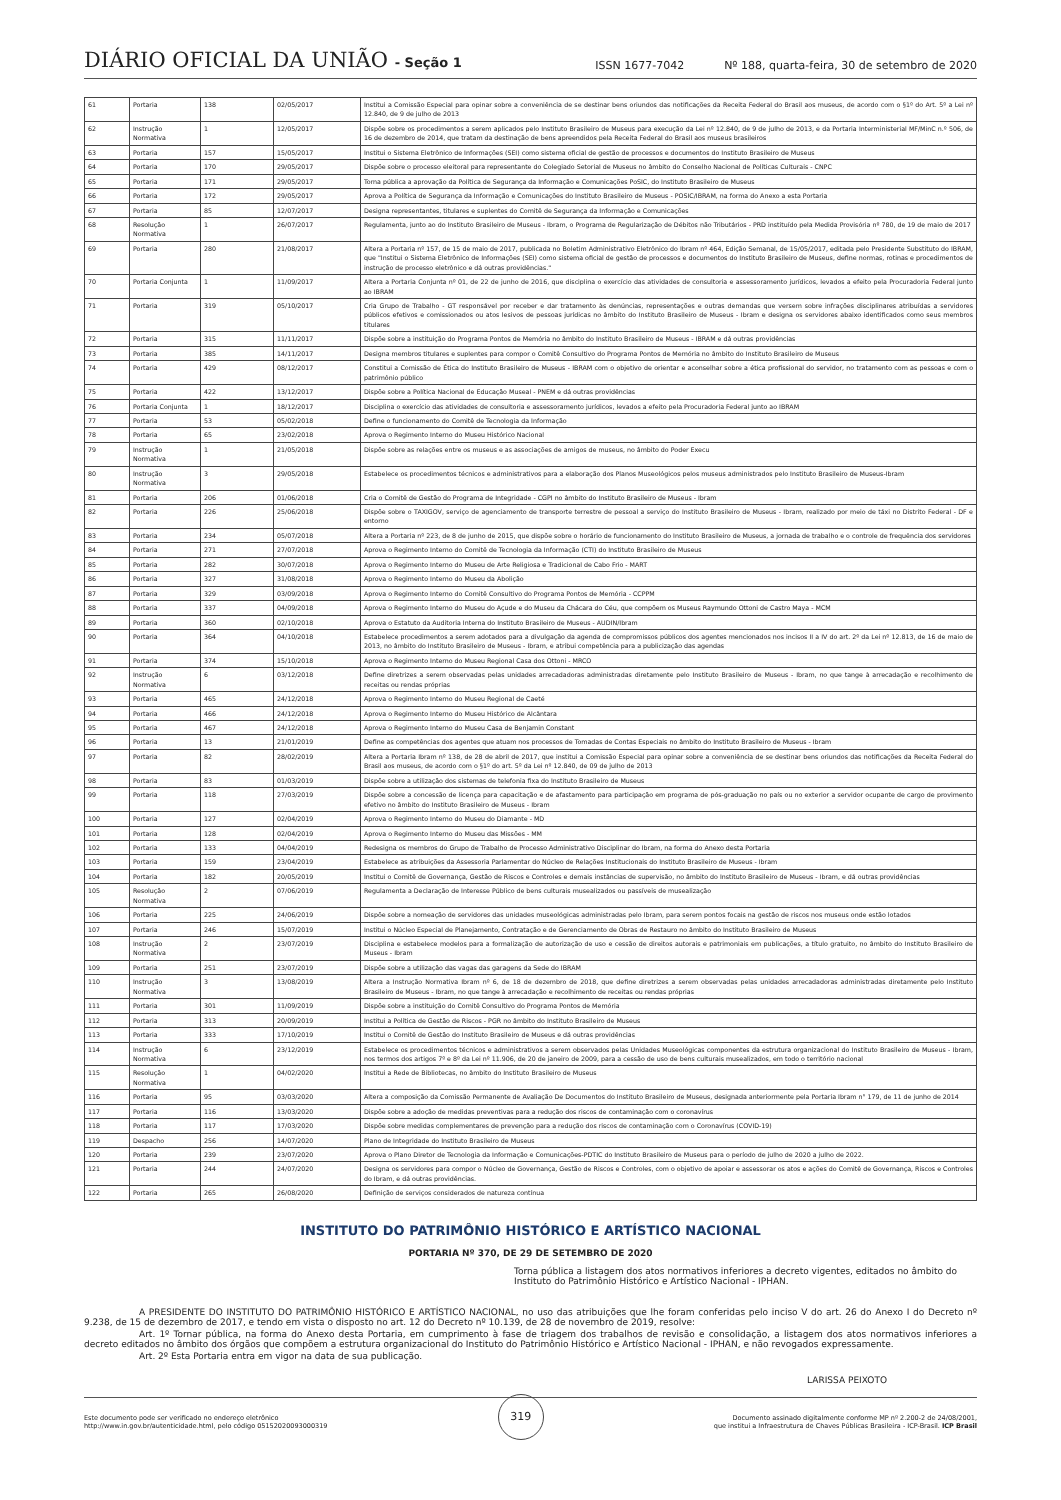DIÁRIO OFICIAL DA UNIÃO - Seção 1
ISSN 1677-7042 Nº 188, quarta-feira, 30 de setembro de 2020
| 61 | Portaria | 138 | 02/05/2017 | Institui a Comissão Especial para opinar sobre a conveniência de se destinar bens oriundos das notificações da Receita Federal do Brasil aos museus, de acordo com o §1º do Art. 5º a Lei nº 12.840, de 9 de julho de 2013 |
| 62 | Instrução Normativa | 1 | 12/05/2017 | Dispõe sobre os procedimentos a serem aplicados pelo Instituto Brasileiro de Museus para execução da Lei nº 12.840, de 9 de julho de 2013, e da Portaria Interministerial MF/MinC n.º 506, de 16 de dezembro de 2014, que tratam da destinação de bens apreendidos pela Receita Federal do Brasil aos museus brasileiros |
| 63 | Portaria | 157 | 15/05/2017 | Institui o Sistema Eletrônico de Informações (SEI) como sistema oficial de gestão de processos e documentos do Instituto Brasileiro de Museus |
| 64 | Portaria | 170 | 29/05/2017 | Dispõe sobre o processo eleitoral para representante do Colegiado Setorial de Museus no âmbito do Conselho Nacional de Políticas Culturais - CNPC |
| 65 | Portaria | 171 | 29/05/2017 | Torna pública a aprovação da Política de Segurança da Informação e Comunicações PoSIC, do Instituto Brasileiro de Museus |
| 66 | Portaria | 172 | 29/05/2017 | Aprova a Política de Segurança da Informação e Comunicações do Instituto Brasileiro de Museus - POSIC/IBRAM, na forma do Anexo a esta Portaria |
| 67 | Portaria | 85 | 12/07/2017 | Designa representantes, titulares e suplentes do Comitê de Segurança da Informação e Comunicações |
| 68 | Resolução Normativa | 1 | 26/07/2017 | Regulamenta, junto ao do Instituto Brasileiro de Museus - Ibram, o Programa de Regularização de Débitos não Tributários - PRD instituído pela Medida Provisória nº 780, de 19 de maio de 2017 |
| 69 | Portaria | 280 | 21/08/2017 | Altera a Portaria nº 157, de 15 de maio de 2017, publicada no Boletim Administrativo Eletrônico do Ibram nº 464, Edição Semanal, de 15/05/2017, editada pelo Presidente Substituto do IBRAM, que "Institui o Sistema Eletrônico de Informações (SEI) como sistema oficial de gestão de processos e documentos do Instituto Brasileiro de Museus, define normas, rotinas e procedimentos de instrução de processo eletrônico e dá outras providências." |
| 70 | Portaria Conjunta | 1 | 11/09/2017 | Altera a Portaria Conjunta nº 01, de 22 de junho de 2016, que disciplina o exercício das atividades de consultoria e assessoramento jurídicos, levados a efeito pela Procuradoria Federal junto ao IBRAM |
| 71 | Portaria | 319 | 05/10/2017 | Cria Grupo de Trabalho - GT responsável por receber e dar tratamento às denúncias, representações e outras demandas que versem sobre infrações disciplinares atribuídas a servidores públicos efetivos e comissionados ou atos lesivos de pessoas jurídicas no âmbito do Instituto Brasileiro de Museus - Ibram e designa os servidores abaixo identificados como seus membros titulares |
| 72 | Portaria | 315 | 11/11/2017 | Dispõe sobre a instituição do Programa Pontos de Memória no âmbito do Instituto Brasileiro de Museus - IBRAM e dá outras providências |
| 73 | Portaria | 385 | 14/11/2017 | Designa membros titulares e suplentes para compor o Comitê Consultivo do Programa Pontos de Memória no âmbito do Instituto Brasileiro de Museus |
| 74 | Portaria | 429 | 08/12/2017 | Constitui a Comissão de Ética do Instituto Brasileiro de Museus - IBRAM com o objetivo de orientar e aconselhar sobre a ética profissional do servidor, no tratamento com as pessoas e com o patrimônio público |
| 75 | Portaria | 422 | 13/12/2017 | Dispõe sobre a Política Nacional de Educação Museal - PNEM e dá outras providências |
| 76 | Portaria Conjunta | 1 | 18/12/2017 | Disciplina o exercício das atividades de consultoria e assessoramento jurídicos, levados a efeito pela Procuradoria Federal junto ao IBRAM |
| 77 | Portaria | 53 | 05/02/2018 | Define o funcionamento do Comitê de Tecnologia da Informação |
| 78 | Portaria | 65 | 23/02/2018 | Aprova o Regimento Interno do Museu Histórico Nacional |
| 79 | Instrução Normativa | 1 | 21/05/2018 | Dispõe sobre as relações entre os museus e as associações de amigos de museus, no âmbito do Poder Execu |
| 80 | Instrução Normativa | 3 | 29/05/2018 | Estabelece os procedimentos técnicos e administrativos para a elaboração dos Planos Museológicos pelos museus administrados pelo Instituto Brasileiro de Museus-Ibram |
| 81 | Portaria | 206 | 01/06/2018 | Cria o Comitê de Gestão do Programa de Integridade - CGPI no âmbito do Instituto Brasileiro de Museus - Ibram |
| 82 | Portaria | 226 | 25/06/2018 | Dispõe sobre o TAXIGOV, serviço de agenciamento de transporte terrestre de pessoal a serviço do Instituto Brasileiro de Museus - Ibram, realizado por meio de táxi no Distrito Federal - DF e entorno |
| 83 | Portaria | 234 | 05/07/2018 | Altera a Portaria nº 223, de 8 de junho de 2015, que dispõe sobre o horário de funcionamento do Instituto Brasileiro de Museus, a jornada de trabalho e o controle de frequência dos servidores |
| 84 | Portaria | 271 | 27/07/2018 | Aprova o Regimento Interno do Comitê de Tecnologia da Informação (CTI) do Instituto Brasileiro de Museus |
| 85 | Portaria | 282 | 30/07/2018 | Aprova o Regimento Interno do Museu de Arte Religiosa e Tradicional de Cabo Frio - MART |
| 86 | Portaria | 327 | 31/08/2018 | Aprova o Regimento Interno do Museu da Abolição |
| 87 | Portaria | 329 | 03/09/2018 | Aprova o Regimento Interno do Comitê Consultivo do Programa Pontos de Memória - CCPPM |
| 88 | Portaria | 337 | 04/09/2018 | Aprova o Regimento Interno do Museu do Açude e do Museu da Chácara do Céu, que compõem os Museus Raymundo Ottoni de Castro Maya - MCM |
| 89 | Portaria | 360 | 02/10/2018 | Aprova o Estatuto da Auditoria Interna do Instituto Brasileiro de Museus - AUDIN/Ibram |
| 90 | Portaria | 364 | 04/10/2018 | Estabelece procedimentos a serem adotados para a divulgação da agenda de compromissos públicos dos agentes mencionados nos incisos II a IV do art. 2º da Lei nº 12.813, de 16 de maio de 2013, no âmbito do Instituto Brasileiro de Museus - Ibram, e atribui competência para a publicização das agendas |
| 91 | Portaria | 374 | 15/10/2018 | Aprova o Regimento Interno do Museu Regional Casa dos Ottoni - MRCO |
| 92 | Instrução Normativa | 6 | 03/12/2018 | Define diretrizes a serem observadas pelas unidades arrecadadoras administradas diretamente pelo Instituto Brasileiro de Museus - Ibram, no que tange à arrecadação e recolhimento de receitas ou rendas próprias |
| 93 | Portaria | 465 | 24/12/2018 | Aprova o Regimento Interno do Museu Regional de Caeté |
| 94 | Portaria | 466 | 24/12/2018 | Aprova o Regimento Interno do Museu Histórico de Alcântara |
| 95 | Portaria | 467 | 24/12/2018 | Aprova o Regimento Interno do Museu Casa de Benjamin Constant |
| 96 | Portaria | 13 | 21/01/2019 | Define as competências dos agentes que atuam nos processos de Tomadas de Contas Especiais no âmbito do Instituto Brasileiro de Museus - Ibram |
| 97 | Portaria | 82 | 28/02/2019 | Altera a Portaria Ibram nº 138, de 28 de abril de 2017, que institui a Comissão Especial para opinar sobre a conveniência de se destinar bens oriundos das notificações da Receita Federal do Brasil aos museus, de acordo com o §1º do art. 5º da Lei nº 12.840, de 09 de julho de 2013 |
| 98 | Portaria | 83 | 01/03/2019 | Dispõe sobre a utilização dos sistemas de telefonia fixa do Instituto Brasileiro de Museus |
| 99 | Portaria | 118 | 27/03/2019 | Dispõe sobre a concessão de licença para capacitação e de afastamento para participação em programa de pós-graduação no país ou no exterior a servidor ocupante de cargo de provimento efetivo no âmbito do Instituto Brasileiro de Museus - Ibram |
| 100 | Portaria | 127 | 02/04/2019 | Aprova o Regimento Interno do Museu do Diamante - MD |
| 101 | Portaria | 128 | 02/04/2019 | Aprova o Regimento Interno do Museu das Missões - MM |
| 102 | Portaria | 133 | 04/04/2019 | Redesigna os membros do Grupo de Trabalho de Processo Administrativo Disciplinar do Ibram, na forma do Anexo desta Portaria |
| 103 | Portaria | 159 | 23/04/2019 | Estabelece as atribuições da Assessoria Parlamentar do Núcleo de Relações Institucionais do Instituto Brasileiro de Museus - Ibram |
| 104 | Portaria | 182 | 20/05/2019 | Institui o Comitê de Governança, Gestão de Riscos e Controles e demais instâncias de supervisão, no âmbito do Instituto Brasileiro de Museus - Ibram, e dá outras providências |
| 105 | Resolução Normativa | 2 | 07/06/2019 | Regulamenta a Declaração de Interesse Público de bens culturais musealizados ou passíveis de musealização |
| 106 | Portaria | 225 | 24/06/2019 | Dispõe sobre a nomeação de servidores das unidades museológicas administradas pelo Ibram, para serem pontos focais na gestão de riscos nos museus onde estão lotados |
| 107 | Portaria | 246 | 15/07/2019 | Institui o Núcleo Especial de Planejamento, Contratação e de Gerenciamento de Obras de Restauro no âmbito do Instituto Brasileiro de Museus |
| 108 | Instrução Normativa | 2 | 23/07/2019 | Disciplina e estabelece modelos para a formalização de autorização de uso e cessão de direitos autorais e patrimoniais em publicações, a título gratuito, no âmbito do Instituto Brasileiro de Museus - Ibram |
| 109 | Portaria | 251 | 23/07/2019 | Dispõe sobre a utilização das vagas das garagens da Sede do IBRAM |
| 110 | Instrução Normativa | 3 | 13/08/2019 | Altera a Instrução Normativa Ibram nº 6, de 18 de dezembro de 2018, que define diretrizes a serem observadas pelas unidades arrecadadoras administradas diretamente pelo Instituto Brasileiro de Museus - Ibram, no que tange à arrecadação e recolhimento de receitas ou rendas próprias |
| 111 | Portaria | 301 | 11/09/2019 | Dispõe sobre a instituição do Comitê Consultivo do Programa Pontos de Memória |
| 112 | Portaria | 313 | 20/09/2019 | Institui a Política de Gestão de Riscos - PGR no âmbito do Instituto Brasileiro de Museus |
| 113 | Portaria | 333 | 17/10/2019 | Institui o Comitê de Gestão do Instituto Brasileiro de Museus e dá outras providências |
| 114 | Instrução Normativa | 6 | 23/12/2019 | Estabelece os procedimentos técnicos e administrativos a serem observados pelas Unidades Museológicas componentes da estrutura organizacional do Instituto Brasileiro de Museus - Ibram, nos termos dos artigos 7º e 8º da Lei nº 11.906, de 20 de janeiro de 2009, para a cessão de uso de bens culturais musealizados, em todo o território nacional |
| 115 | Resolução Normativa | 1 | 04/02/2020 | Institui a Rede de Bibliotecas, no âmbito do Instituto Brasileiro de Museus |
| 116 | Portaria | 95 | 03/03/2020 | Altera a composição da Comissão Permanente de Avaliação De Documentos do Instituto Brasileiro de Museus, designada anteriormente pela Portaria Ibram n° 179, de 11 de junho de 2014 |
| 117 | Portaria | 116 | 13/03/2020 | Dispõe sobre a adoção de medidas preventivas para a redução dos riscos de contaminação com o coronavírus |
| 118 | Portaria | 117 | 17/03/2020 | Dispõe sobre medidas complementares de prevenção para a redução dos riscos de contaminação com o Coronavírus (COVID-19) |
| 119 | Despacho | 256 | 14/07/2020 | Plano de Integridade do Instituto Brasileiro de Museus |
| 120 | Portaria | 239 | 23/07/2020 | Aprova o Plano Diretor de Tecnologia da Informação e Comunicações-PDTIC do Instituto Brasileiro de Museus para o período de julho de 2020 a julho de 2022. |
| 121 | Portaria | 244 | 24/07/2020 | Designa os servidores para compor o Núcleo de Governança, Gestão de Riscos e Controles, com o objetivo de apoiar e assessorar os atos e ações do Comitê de Governança, Riscos e Controles do Ibram, e dá outras providências. |
| 122 | Portaria | 265 | 26/08/2020 | Definição de serviços considerados de natureza contínua |
INSTITUTO DO PATRIMÔNIO HISTÓRICO E ARTÍSTICO NACIONAL
PORTARIA Nº 370, DE 29 DE SETEMBRO DE 2020
Torna pública a listagem dos atos normativos inferiores a decreto vigentes, editados no âmbito do Instituto do Patrimônio Histórico e Artístico Nacional - IPHAN.
A PRESIDENTE DO INSTITUTO DO PATRIMÔNIO HISTÓRICO E ARTÍSTICO NACIONAL, no uso das atribuições que lhe foram conferidas pelo inciso V do art. 26 do Anexo I do Decreto nº 9.238, de 15 de dezembro de 2017, e tendo em vista o disposto no art. 12 do Decreto nº 10.139, de 28 de novembro de 2019, resolve:
Art. 1º Tornar pública, na forma do Anexo desta Portaria, em cumprimento à fase de triagem dos trabalhos de revisão e consolidação, a listagem dos atos normativos inferiores a decreto editados no âmbito dos órgãos que compõem a estrutura organizacional do Instituto do Patrimônio Histórico e Artístico Nacional - IPHAN, e não revogados expressamente.
Art. 2º Esta Portaria entra em vigor na data de sua publicação.
LARISSA PEIXOTO
Este documento pode ser verificado no endereço eletrônico
http://www.in.gov.br/autenticidade.html, pelo código 05152020093000319
319
Documento assinado digitalmente conforme MP nº 2.200-2 de 24/08/2001,
que institui a Infraestrutura de Chaves Públicas Brasileira - ICP-Brasil. ICP Brasil